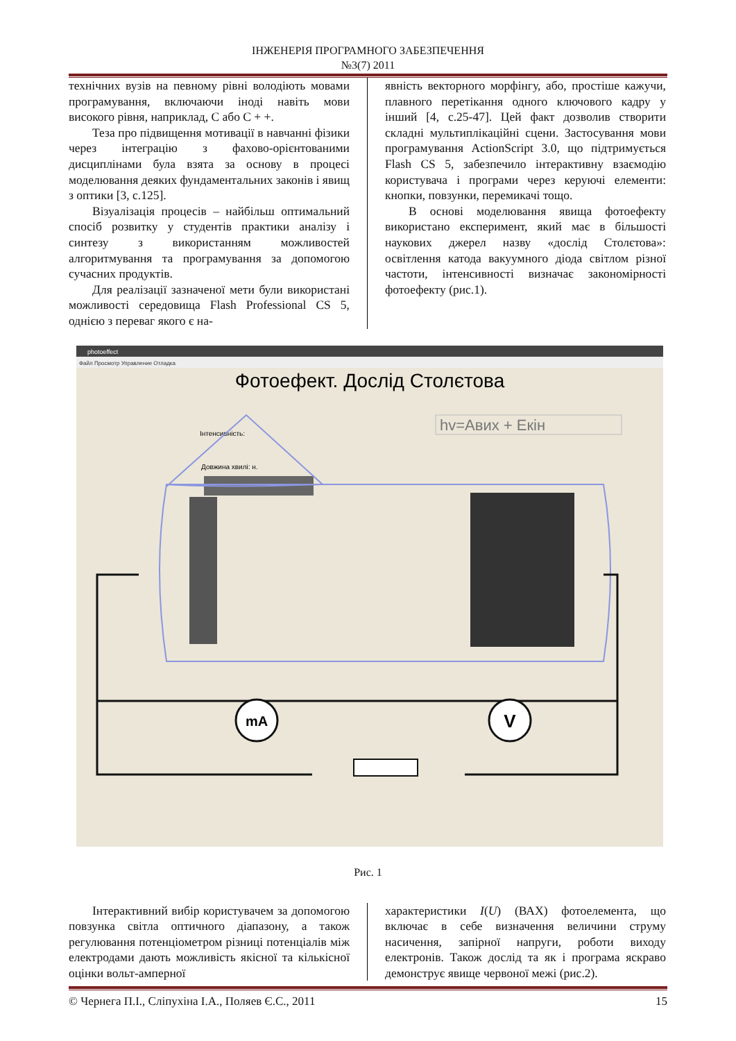ІНЖЕНЕРІЯ ПРОГРАМНОГО ЗАБЕЗПЕЧЕННЯ
№3(7) 2011
технічних вузів на певному рівні володіють мовами програмування, включаючи іноді навіть мови високого рівня, наприклад, C або C + +.
Теза про підвищення мотивації в навчанні фізики через інтеграцію з фахово-орієнтованими дисциплінами була взята за основу в процесі моделювання деяких фундаментальних законів і явищ з оптики [3, с.125].
Візуалізація процесів – найбільш оптимальний спосіб розвитку у студентів практики аналізу і синтезу з використанням можливостей алгоритмування та програмування за допомогою сучасних продуктів.
Для реалізації зазначеної мети були використані можливості середовища Flash Professional CS 5, однією з переваг якого є на-
явність векторного морфінгу, або, простіше кажучи, плавного перетікання одного ключового кадру у інший [4, с.25-47]. Цей факт дозволив створити складні мультиплікаційні сцени. Застосування мови програмування ActionScript 3.0, що підтримується Flash CS 5, забезпечило інтерактивну взаємодію користувача і програми через керуючі елементи: кнопки, повзунки, перемикачі тощо.
В основі моделювання явища фотоефекту використано експеримент, який має в більшості наукових джерел назву «дослід Столєтова»: освітлення катода вакуумного діода світлом різної частоти, інтенсивності визначає закономірності фотоефекту (рис.1).
photoeffect
Файл Просмотр Управление Отладка
Фотоефект. Дослід Столєтова
hv=Aвих + Eкін
Інтенсивність:
Довжина хвилі: н.
mA
V
Рис. 1
Інтерактивний вибір користувачем за допомогою повзунка світла оптичного діапазону, а також регулювання потенціометром різниці потенціалів між електродами дають можливість якісної та кількісної оцінки вольт-амперної
характеристики I(U) (ВАХ) фотоелемента, що включає в себе визначення величини струму насичення, запірної напруги, роботи виходу електронів. Також дослід та як і програма яскраво демонструє явище червоної межі (рис.2).
© Чернега П.І., Сліпухіна І.А., Поляев Є.С., 2011 15